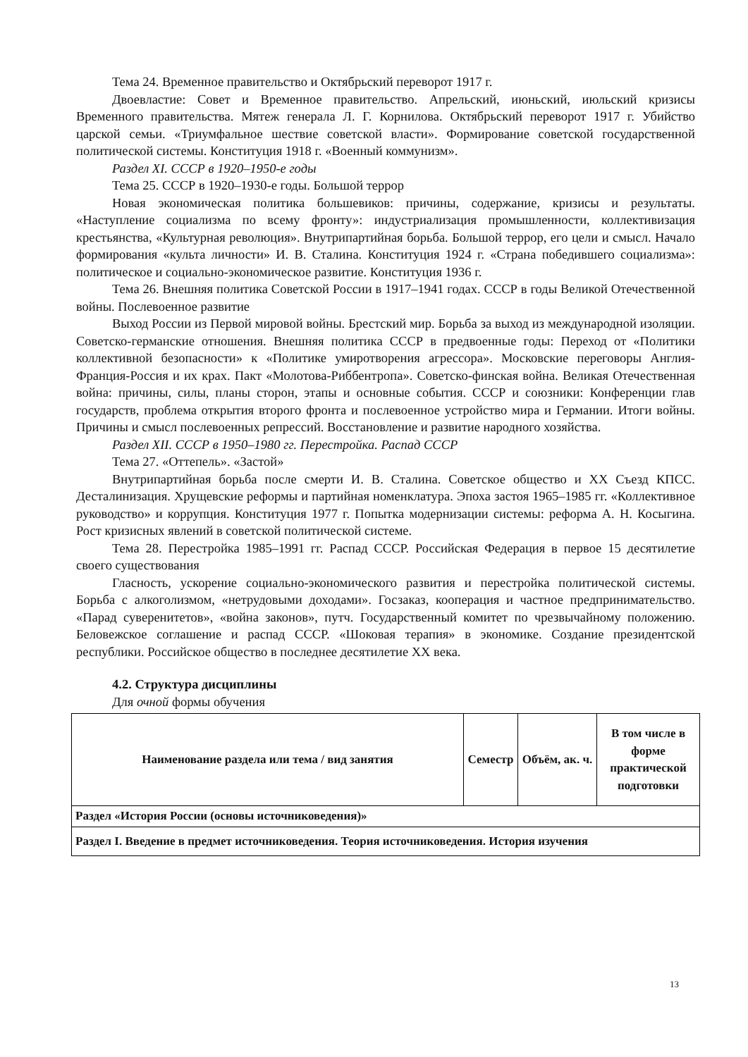Тема 24. Временное правительство и Октябрьский переворот 1917 г.
Двоевластие: Совет и Временное правительство. Апрельский, июньский, июльский кризисы Временного правительства. Мятеж генерала Л. Г. Корнилова. Октябрьский переворот 1917 г. Убийство царской семьи. «Триумфальное шествие советской власти». Формирование советской государственной политической системы. Конституция 1918 г. «Военный коммунизм».
Раздел XI. СССР в 1920–1950-е годы
Тема 25. СССР в 1920–1930-е годы. Большой террор
Новая экономическая политика большевиков: причины, содержание, кризисы и результаты. «Наступление социализма по всему фронту»: индустриализация промышленности, коллективизация крестьянства, «Культурная революция». Внутрипартийная борьба. Большой террор, его цели и смысл. Начало формирования «культа личности» И. В. Сталина. Конституция 1924 г. «Страна победившего социализма»: политическое и социально-экономическое развитие. Конституция 1936 г.
Тема 26. Внешняя политика Советской России в 1917–1941 годах. СССР в годы Великой Отечественной войны. Послевоенное развитие
Выход России из Первой мировой войны. Брестский мир. Борьба за выход из международной изоляции. Советско-германские отношения. Внешняя политика СССР в предвоенные годы: Переход от «Политики коллективной безопасности» к «Политике умиротворения агрессора». Московские переговоры Англия-Франция-Россия и их крах. Пакт «Молотова-Риббентропа». Советско-финская война. Великая Отечественная война: причины, силы, планы сторон, этапы и основные события. СССР и союзники: Конференции глав государств, проблема открытия второго фронта и послевоенное устройство мира и Германии. Итоги войны. Причины и смысл послевоенных репрессий. Восстановление и развитие народного хозяйства.
Раздел XII. СССР в 1950–1980 гг. Перестройка. Распад СССР
Тема 27. «Оттепель». «Застой»
Внутрипартийная борьба после смерти И. В. Сталина. Советское общество и XX Съезд КПСС. Десталинизация. Хрущевские реформы и партийная номенклатура. Эпоха застоя 1965–1985 гг. «Коллективное руководство» и коррупция. Конституция 1977 г. Попытка модернизации системы: реформа А. Н. Косыгина. Рост кризисных явлений в советской политической системе.
Тема 28. Перестройка 1985–1991 гг. Распад СССР. Российская Федерация в первое 15 десятилетие своего существования
Гласность, ускорение социально-экономического развития и перестройка политической системы. Борьба с алкоголизмом, «нетрудовыми доходами». Госзаказ, кооперация и частное предпринимательство. «Парад суверенитетов», «война законов», путч. Государственный комитет по чрезвычайному положению. Беловежское соглашение и распад СССР. «Шоковая терапия» в экономике. Создание президентской республики. Российское общество в последнее десятилетие XX века.
4.2. Структура дисциплины
Для очной формы обучения
| Наименование раздела или тема / вид занятия | Семестр | Объём, ак. ч. | В том числе в форме практической подготовки |
| --- | --- | --- | --- |
| Раздел «История России (основы источниковедения)» | | | |
| Раздел I. Введение в предмет источниковедения. Теория источниковедения. История изучения | | | |
13